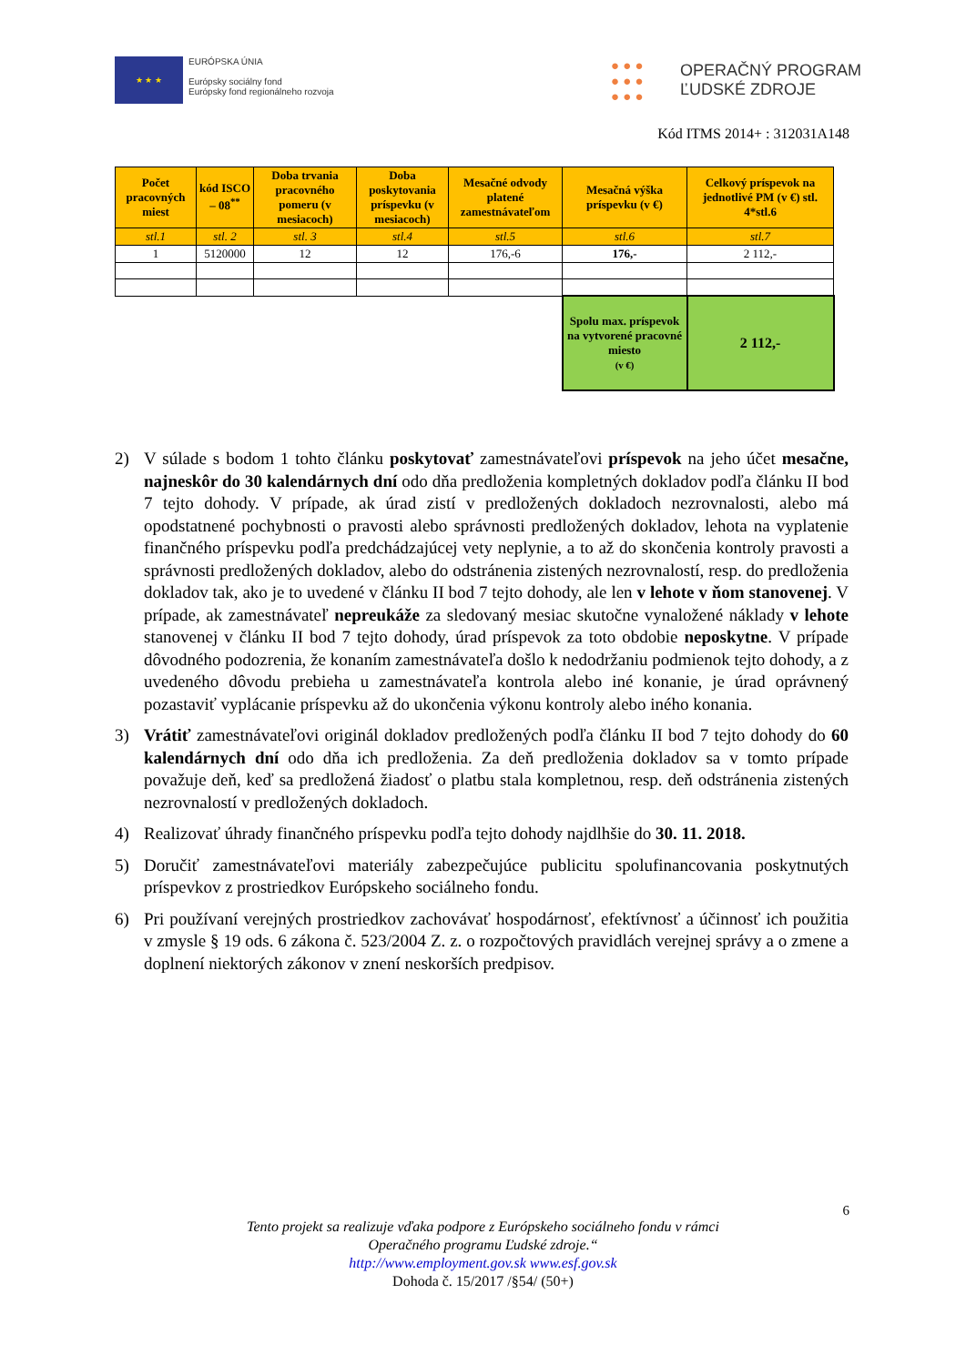★ ★ ★
EURÓPSKA ÚNIA
Európsky sociálny fond
Európsky fond regionálneho rozvoja
● ● ●
● ● ●
● ● ●
OPERAČNÝ PROGRAM
ĽUDSKÉ ZDROJE
Kód ITMS 2014+ : 312031A148
| Počet pracovných miest | kód ISCO – 08<sup>**</sup> | Doba trvania pracovného pomeru (v mesiacoch) | Doba poskytovania príspevku (v mesiacoch) | Mesačné odvody platené zamestnávateľom | Mesačná výška príspevku (v €) | Celkový príspevok na jednotlivé PM (v €) stl. 4*stl.6 |
| --- | --- | --- | --- | --- | --- | --- |
| stl.1 | stl. 2 | stl. 3 | stl.4 | stl.5 | stl.6 | stl.7 |
| 1 | 5120000 | 12 | 12 | 176,-6 | 176,- | 2 112,- |
| | | | | | Spolu max. príspevok na vytvorené pracovné miesto (v €) | 2 112,- |
2) V súlade s bodom 1 tohto článku poskytovať zamestnávateľovi príspevok na jeho účet mesačne, najneskôr do 30 kalendárnych dní odo dňa predloženia kompletných dokladov podľa článku II bod 7 tejto dohody. V prípade, ak úrad zistí v predložených dokladoch nezrovnalosti, alebo má opodstatnené pochybnosti o pravosti alebo správnosti predložených dokladov, lehota na vyplatenie finančného príspevku podľa predchádzajúcej vety neplynie, a to až do skončenia kontroly pravosti a správnosti predložených dokladov, alebo do odstránenia zistených nezrovnalostí, resp. do predloženia dokladov tak, ako je to uvedené v článku II bod 7 tejto dohody, ale len v lehote v ňom stanovenej. V prípade, ak zamestnávateľ nepreukáže za sledovaný mesiac skutočne vynaložené náklady v lehote stanovenej v článku II bod 7 tejto dohody, úrad príspevok za toto obdobie neposkytne. V prípade dôvodného podozrenia, že konaním zamestnávateľa došlo k nedodržaniu podmienok tejto dohody, a z uvedeného dôvodu prebieha u zamestnávateľa kontrola alebo iné konanie, je úrad oprávnený pozastaviť vyplácanie príspevku až do ukončenia výkonu kontroly alebo iného konania.
3) Vrátiť zamestnávateľovi originál dokladov predložených podľa článku II bod 7 tejto dohody do 60 kalendárnych dní odo dňa ich predloženia. Za deň predloženia dokladov sa v tomto prípade považuje deň, keď sa predložená žiadosť o platbu stala kompletnou, resp. deň odstránenia zistených nezrovnalostí v predložených dokladoch.
4) Realizovať úhrady finančného príspevku podľa tejto dohody najdlhšie do 30. 11. 2018.
5) Doručiť zamestnávateľovi materiály zabezpečujúce publicitu spolufinancovania poskytnutých príspevkov z prostriedkov Európskeho sociálneho fondu.
6) Pri používaní verejných prostriedkov zachovávať hospodárnosť, efektívnosť a účinnosť ich použitia v zmysle § 19 ods. 6 zákona č. 523/2004 Z. z. o rozpočtových pravidlách verejnej správy a o zmene a doplnení niektorých zákonov v znení neskorších predpisov.
6
Tento projekt sa realizuje vďaka podpore z Európskeho sociálneho fondu v rámci
Operačného programu Ľudské zdroje.“
http://www.employment.gov.sk www.esf.gov.sk
Dohoda č. 15/2017 /§54/ (50+)